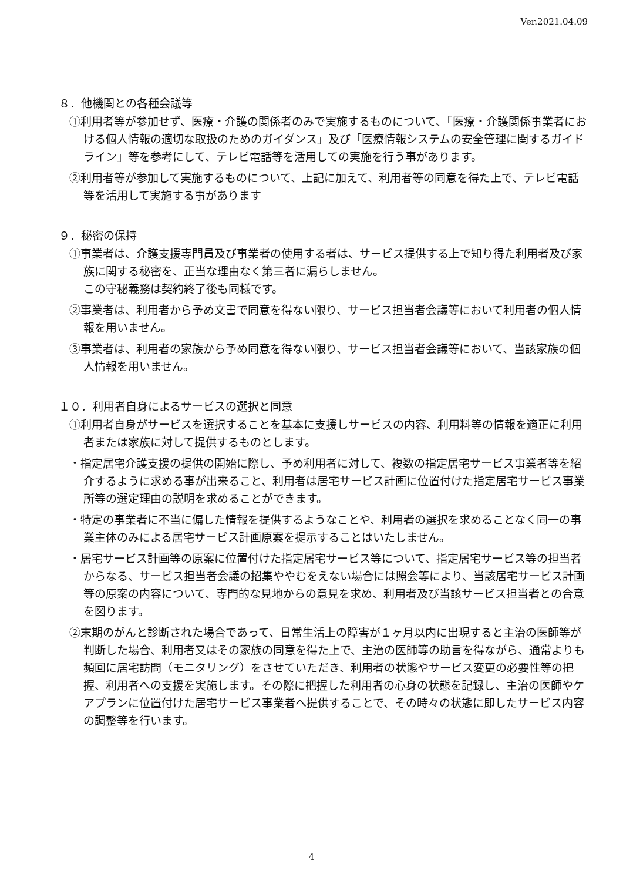Ver.2021.04.09
８．他機関との各種会議等
①利用者等が参加せず、医療・介護の関係者のみで実施するものについて、「医療・介護関係事業者における個人情報の適切な取扱のためのガイダンス」及び「医療情報システムの安全管理に関するガイドライン」等を参考にして、テレビ電話等を活用しての実施を行う事があります。
②利用者等が参加して実施するものについて、上記に加えて、利用者等の同意を得た上で、テレビ電話等を活用して実施する事があります
９．秘密の保持
①事業者は、介護支援専門員及び事業者の使用する者は、サービス提供する上で知り得た利用者及び家族に関する秘密を、正当な理由なく第三者に漏らしません。
この守秘義務は契約終了後も同様です。
②事業者は、利用者から予め文書で同意を得ない限り、サービス担当者会議等において利用者の個人情報を用いません。
③事業者は、利用者の家族から予め同意を得ない限り、サービス担当者会議等において、当該家族の個人情報を用いません。
１０．利用者自身によるサービスの選択と同意
①利用者自身がサービスを選択することを基本に支援しサービスの内容、利用料等の情報を適正に利用者または家族に対して提供するものとします。
・指定居宅介護支援の提供の開始に際し、予め利用者に対して、複数の指定居宅サービス事業者等を紹介するように求める事が出来ること、利用者は居宅サービス計画に位置付けた指定居宅サービス事業所等の選定理由の説明を求めることができます。
・特定の事業者に不当に偏した情報を提供するようなことや、利用者の選択を求めることなく同一の事業主体のみによる居宅サービス計画原案を提示することはいたしません。
・居宅サービス計画等の原案に位置付けた指定居宅サービス等について、指定居宅サービス等の担当者からなる、サービス担当者会議の招集ややむをえない場合には照会等により、当該居宅サービス計画等の原案の内容について、専門的な見地からの意見を求め、利用者及び当該サービス担当者との合意を図ります。
②末期のがんと診断された場合であって、日常生活上の障害が１ヶ月以内に出現すると主治の医師等が判断した場合、利用者又はその家族の同意を得た上で、主治の医師等の助言を得ながら、通常よりも頻回に居宅訪問（モニタリング）をさせていただき、利用者の状態やサービス変更の必要性等の把握、利用者への支援を実施します。その際に把握した利用者の心身の状態を記録し、主治の医師やケアプランに位置付けた居宅サービス事業者へ提供することで、その時々の状態に即したサービス内容の調整等を行います。
4